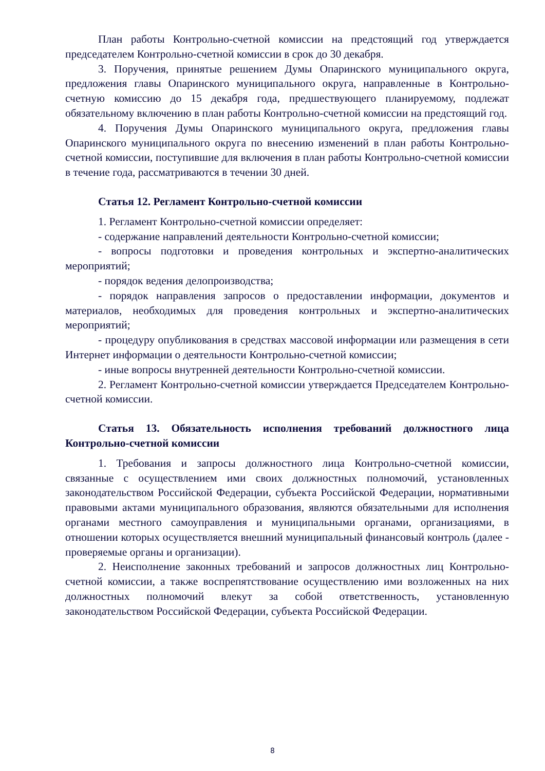План работы Контрольно-счетной комиссии на предстоящий год утверждается председателем Контрольно-счетной комиссии в срок до 30 декабря.
3. Поручения, принятые решением Думы Опаринского муниципального округа, предложения главы Опаринского муниципального округа, направленные в Контрольно-счетную комиссию до 15 декабря года, предшествующего планируемому, подлежат обязательному включению в план работы Контрольно-счетной комиссии на предстоящий год.
4. Поручения Думы Опаринского муниципального округа, предложения главы Опаринского муниципального округа по внесению изменений в план работы Контрольно-счетной комиссии, поступившие для включения в план работы Контрольно-счетной комиссии в течение года, рассматриваются в течении 30 дней.
Статья 12. Регламент Контрольно-счетной комиссии
1. Регламент Контрольно-счетной комиссии определяет:
- содержание направлений деятельности Контрольно-счетной комиссии;
- вопросы подготовки и проведения контрольных и экспертно-аналитических мероприятий;
- порядок ведения делопроизводства;
- порядок направления запросов о предоставлении информации, документов и материалов, необходимых для проведения контрольных и экспертно-аналитических мероприятий;
- процедуру опубликования в средствах массовой информации или размещения в сети Интернет информации о деятельности Контрольно-счетной комиссии;
- иные вопросы внутренней деятельности Контрольно-счетной комиссии.
2. Регламент Контрольно-счетной комиссии утверждается Председателем Контрольно-счетной комиссии.
Статья 13. Обязательность исполнения требований должностного лица Контрольно-счетной комиссии
1. Требования и запросы должностного лица Контрольно-счетной комиссии, связанные с осуществлением ими своих должностных полномочий, установленных законодательством Российской Федерации, субъекта Российской Федерации, нормативными правовыми актами муниципального образования, являются обязательными для исполнения органами местного самоуправления и муниципальными органами, организациями, в отношении которых осуществляется внешний муниципальный финансовый контроль (далее - проверяемые органы и организации).
2. Неисполнение законных требований и запросов должностных лиц Контрольно-счетной комиссии, а также воспрепятствование осуществлению ими возложенных на них должностных полномочий влекут за собой ответственность, установленную законодательством Российской Федерации, субъекта Российской Федерации.
8